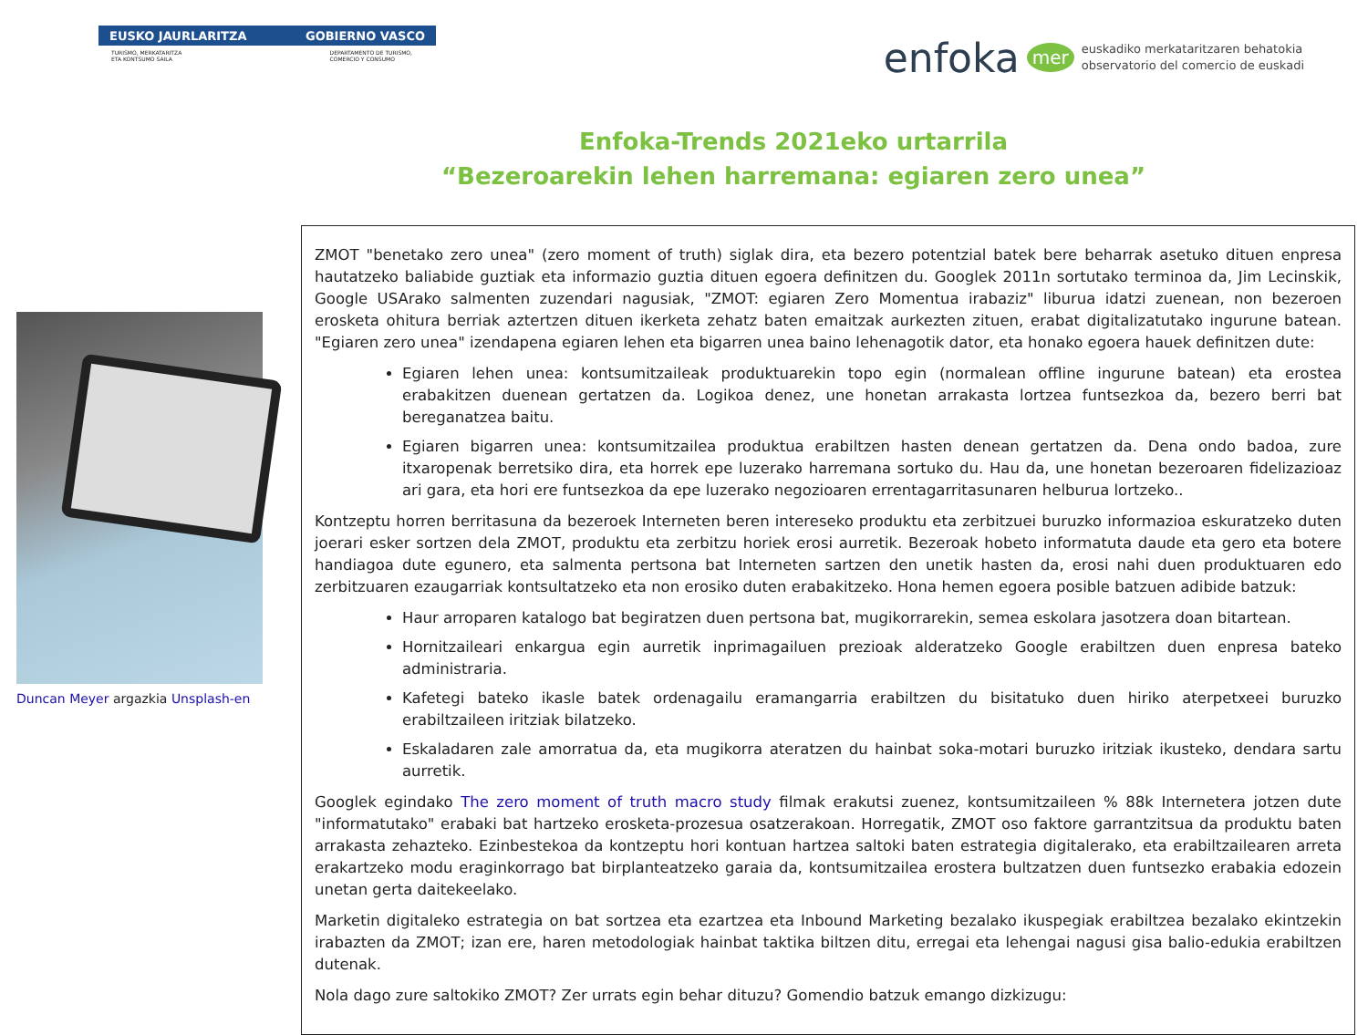EUSKO JAURLARITZA GOBIERNO VASCO
TURISMO, MERKATARITZA
ETA KONTSUMO SAILA DEPARTAMENTO DE TURISMO,
COMERCIO Y CONSUMO
enfoka mer euskadiko merkataritzaren behatokia
observatorio del comercio de euskadi
Enfoka-Trends 2021eko urtarrila
“Bezeroarekin lehen harremana: egiaren zero unea”
Duncan Meyer argazkia Unsplash-en
ZMOT "benetako zero unea" (zero moment of truth) siglak dira, eta bezero potentzial batek bere beharrak asetuko dituen enpresa hautatzeko baliabide guztiak eta informazio guztia dituen egoera definitzen du. Googlek 2011n sortutako terminoa da, Jim Lecinskik, Google USArako salmenten zuzendari nagusiak, "ZMOT: egiaren Zero Momentua irabaziz" liburua idatzi zuenean, non bezeroen erosketa ohitura berriak aztertzen dituen ikerketa zehatz baten emaitzak aurkezten zituen, erabat digitalizatutako ingurune batean. "Egiaren zero unea" izendapena egiaren lehen eta bigarren unea baino lehenagotik dator, eta honako egoera hauek definitzen dute:
Egiaren lehen unea: kontsumitzaileak produktuarekin topo egin (normalean offline ingurune batean) eta erostea erabakitzen duenean gertatzen da. Logikoa denez, une honetan arrakasta lortzea funtsezkoa da, bezero berri bat bereganatzea baitu.
Egiaren bigarren unea: kontsumitzailea produktua erabiltzen hasten denean gertatzen da. Dena ondo badoa, zure itxaropenak berretsiko dira, eta horrek epe luzerako harremana sortuko du. Hau da, une honetan bezeroaren fidelizazioaz ari gara, eta hori ere funtsezkoa da epe luzerako negozioaren errentagarritasunaren helburua lortzeko..
Kontzeptu horren berritasuna da bezeroek Interneten beren intereseko produktu eta zerbitzuei buruzko informazioa eskuratzeko duten joerari esker sortzen dela ZMOT, produktu eta zerbitzu horiek erosi aurretik. Bezeroak hobeto informatuta daude eta gero eta botere handiagoa dute egunero, eta salmenta pertsona bat Interneten sartzen den unetik hasten da, erosi nahi duen produktuaren edo zerbitzuaren ezaugarriak kontsultatzeko eta non erosiko duten erabakitzeko. Hona hemen egoera posible batzuen adibide batzuk:
Haur arroparen katalogo bat begiratzen duen pertsona bat, mugikorrarekin, semea eskolara jasotzera doan bitartean.
Hornitzaileari enkargua egin aurretik inprimagailuen prezioak alderatzeko Google erabiltzen duen enpresa bateko administraria.
Kafetegi bateko ikasle batek ordenagailu eramangarria erabiltzen du bisitatuko duen hiriko aterpetxeei buruzko erabiltzaileen iritziak bilatzeko.
Eskaladaren zale amorratua da, eta mugikorra ateratzen du hainbat soka-motari buruzko iritziak ikusteko, dendara sartu aurretik.
Googlek egindako The zero moment of truth macro study filmak erakutsi zuenez, kontsumitzaileen % 88k Internetera jotzen dute "informatutako" erabaki bat hartzeko erosketa-prozesua osatzerakoan. Horregatik, ZMOT oso faktore garrantzitsua da produktu baten arrakasta zehazteko. Ezinbestekoa da kontzeptu hori kontuan hartzea saltoki baten estrategia digitalerako, eta erabiltzailearen arreta erakartzeko modu eraginkorrago bat birplanteatzeko garaia da, kontsumitzailea erostera bultzatzen duen funtsezko erabakia edozein unetan gerta daitekeelako.
Marketin digitaleko estrategia on bat sortzea eta ezartzea eta Inbound Marketing bezalako ikuspegiak erabiltzea bezalako ekintzekin irabazten da ZMOT; izan ere, haren metodologiak hainbat taktika biltzen ditu, erregai eta lehengai nagusi gisa balio-edukia erabiltzen dutenak.
Nola dago zure saltokiko ZMOT? Zer urrats egin behar dituzu? Gomendio batzuk emango dizkizugu: